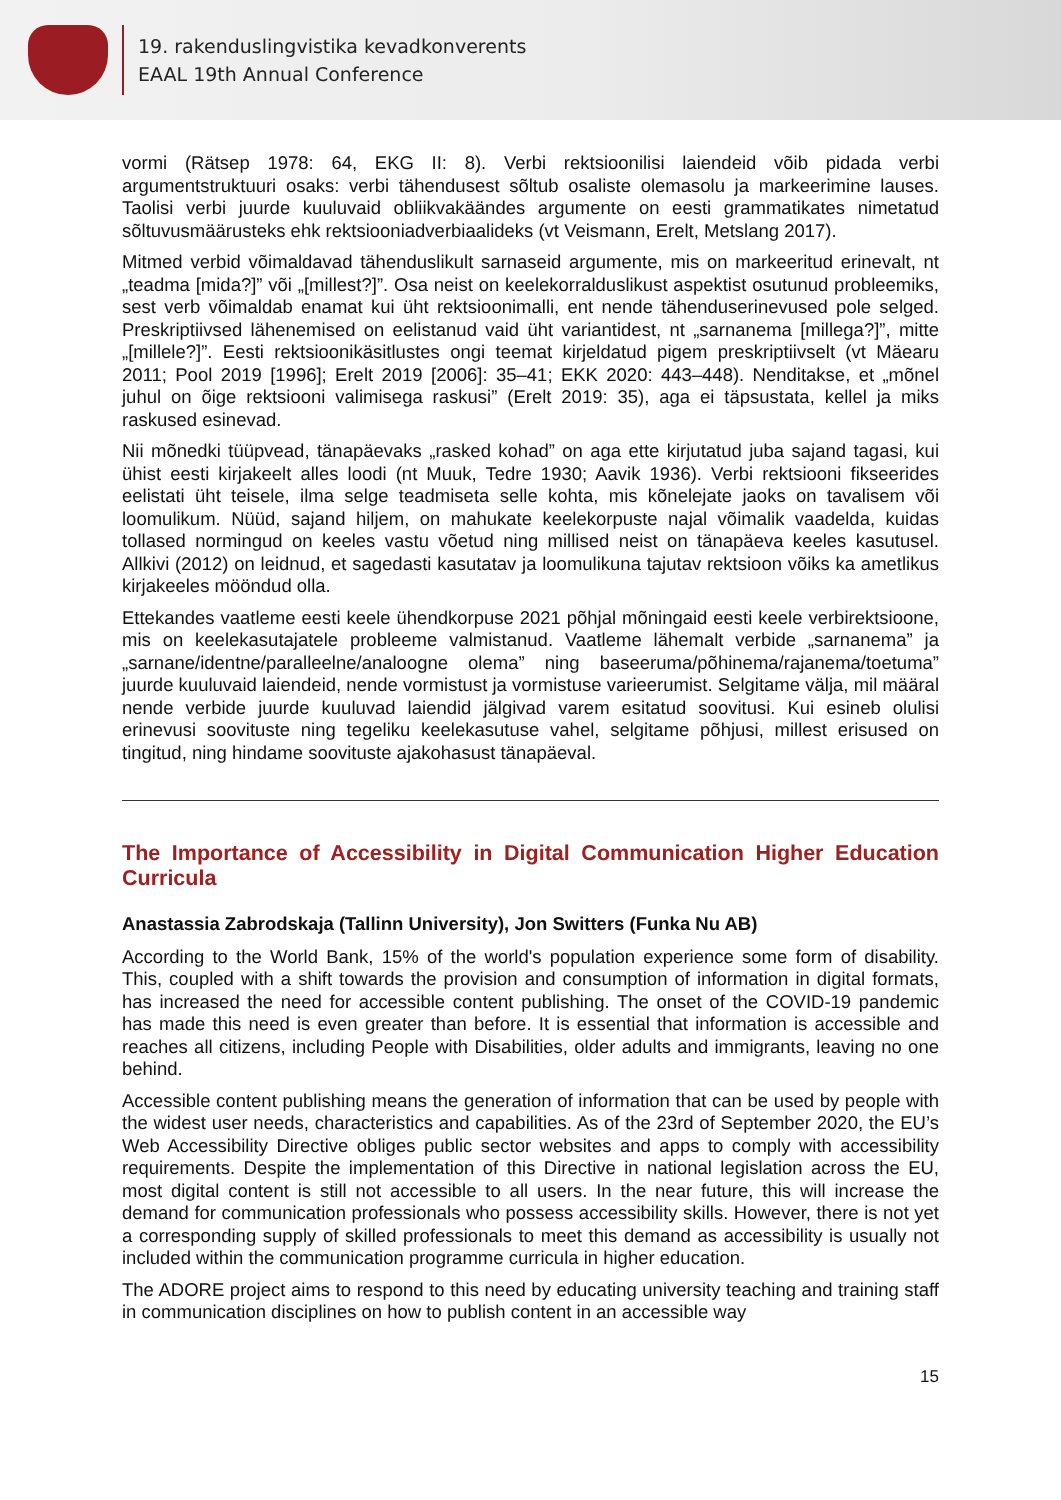19. rakenduslingvistika kevadkonverents
EAAL 19th Annual Conference
vormi (Rätsep 1978: 64, EKG II: 8). Verbi rektsioonilisi laiendeid võib pidada verbi argumentstruktuuri osaks: verbi tähendusest sõltub osaliste olemasolu ja markeerimine lauses. Taolisi verbi juurde kuuluvaid obliikvakäändes argumente on eesti grammatikates nimetatud sõltuvusmäärusteks ehk rektsiooniadverbiaalideks (vt Veismann, Erelt, Metslang 2017).
Mitmed verbid võimaldavad tähenduslikult sarnaseid argumente, mis on markeeritud erinevalt, nt „teadma [mida?]” või „[millest?]”. Osa neist on keelekorralduslikust aspektist osutunud probleemiks, sest verb võimaldab enamat kui üht rektsioonimalli, ent nende tähenduserinevused pole selged. Preskriptiivsed lähenemised on eelistanud vaid üht variantidest, nt „sarnanema [millega?]”, mitte „[millele?]”. Eesti rektsioonikäsitlustes ongi teemat kirjeldatud pigem preskriptiivselt (vt Mäearu 2011; Pool 2019 [1996]; Erelt 2019 [2006]: 35–41; EKK 2020: 443–448). Nenditakse, et „mõnel juhul on õige rektsiooni valimisega raskusi” (Erelt 2019: 35), aga ei täpsustata, kellel ja miks raskused esinevad.
Nii mõnedki tüüpvead, tänapäevaks „rasked kohad” on aga ette kirjutatud juba sajand tagasi, kui ühist eesti kirjakeelt alles loodi (nt Muuk, Tedre 1930; Aavik 1936). Verbi rektsiooni fikseerides eelistati üht teisele, ilma selge teadmiseta selle kohta, mis kõnelejate jaoks on tavalisem või loomulikum. Nüüd, sajand hiljem, on mahukate keelekorpuste najal võimalik vaadelda, kuidas tollased normingud on keeles vastu võetud ning millised neist on tänapäeva keeles kasutusel. Allkivi (2012) on leidnud, et sagedasti kasutatav ja loomulikuna tajutav rektsioon võiks ka ametlikus kirjakeeles mööndud olla.
Ettekandes vaatleme eesti keele ühendkorpuse 2021 põhjal mõningaid eesti keele verbirektsioone, mis on keelekasutajatele probleeme valmistanud. Vaatleme lähemalt verbide „sarnanema” ja „sarnane/identne/paralleelne/analoogne olema” ning baseeruma/põhinema/rajanema/toetuma” juurde kuuluvaid laiendeid, nende vormistust ja vormistuse varieerumist. Selgitame välja, mil määral nende verbide juurde kuuluvad laiendid jälgivad varem esitatud soovitusi. Kui esineb olulisi erinevusi soovituste ning tegeliku keelekasutuse vahel, selgitame põhjusi, millest erisused on tingitud, ning hindame soovituste ajakohasust tänapäeval.
The Importance of Accessibility in Digital Communication Higher Education Curricula
Anastassia Zabrodskaja (Tallinn University), Jon Switters (Funka Nu AB)
According to the World Bank, 15% of the world's population experience some form of disability. This, coupled with a shift towards the provision and consumption of information in digital formats, has increased the need for accessible content publishing. The onset of the COVID-19 pandemic has made this need is even greater than before. It is essential that information is accessible and reaches all citizens, including People with Disabilities, older adults and immigrants, leaving no one behind.
Accessible content publishing means the generation of information that can be used by people with the widest user needs, characteristics and capabilities. As of the 23rd of September 2020, the EU’s Web Accessibility Directive obliges public sector websites and apps to comply with accessibility requirements. Despite the implementation of this Directive in national legislation across the EU, most digital content is still not accessible to all users. In the near future, this will increase the demand for communication professionals who possess accessibility skills. However, there is not yet a corresponding supply of skilled professionals to meet this demand as accessibility is usually not included within the communication programme curricula in higher education.
The ADORE project aims to respond to this need by educating university teaching and training staff in communication disciplines on how to publish content in an accessible way
15